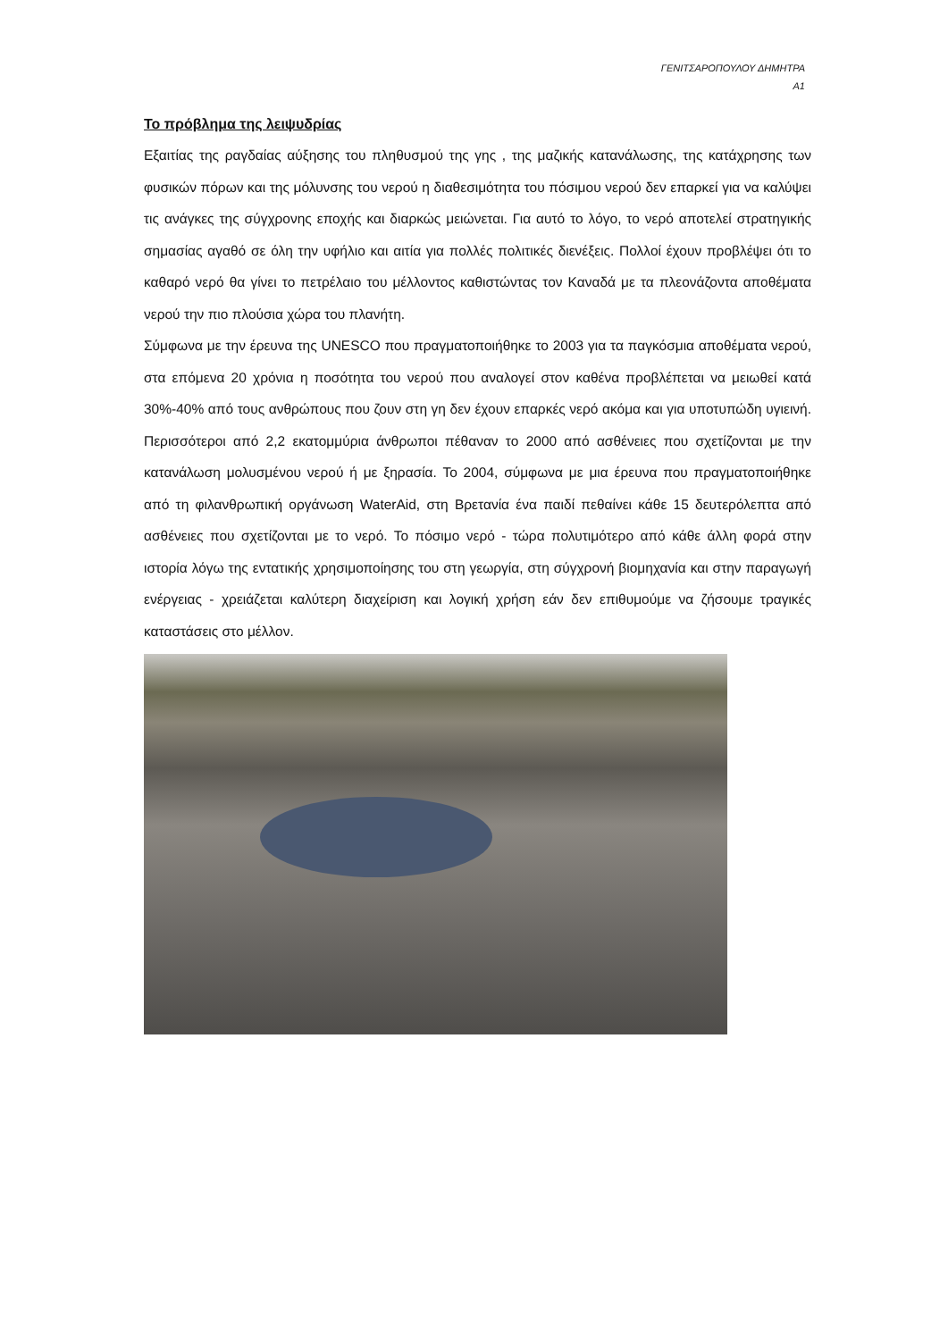ΓΕΝΙΤΣΑΡΟΠΟΥΛΟΥ ΔΗΜΗΤΡΑ
Α1
Το πρόβλημα της λειψυδρίας
Εξαιτίας της ραγδαίας αύξησης του πληθυσμού της γης , της μαζικής κατανάλωσης, της κατάχρησης των φυσικών πόρων και της μόλυνσης του νερού η διαθεσιμότητα του πόσιμου νερού δεν επαρκεί για να καλύψει τις ανάγκες της σύγχρονης εποχής και διαρκώς μειώνεται. Για αυτό το λόγο, το νερό αποτελεί στρατηγικής σημασίας αγαθό σε όλη την υφήλιο και αιτία για πολλές πολιτικές διενέξεις. Πολλοί έχουν προβλέψει ότι το καθαρό νερό θα γίνει το πετρέλαιο του μέλλοντος καθιστώντας τον Καναδά με τα πλεονάζοντα αποθέματα νερού την πιο πλούσια χώρα του πλανήτη.
Σύμφωνα με την έρευνα της UNESCO που πραγματοποιήθηκε το 2003 για τα παγκόσμια αποθέματα νερού, στα επόμενα 20 χρόνια η ποσότητα του νερού που αναλογεί στον καθένα προβλέπεται να μειωθεί κατά 30%-40% από τους ανθρώπους που ζουν στη γη δεν έχουν επαρκές νερό ακόμα και για υποτυπώδη υγιεινή. Περισσότεροι από 2,2 εκατομμύρια άνθρωποι πέθαναν το 2000 από ασθένειες που σχετίζονται με την κατανάλωση μολυσμένου νερού ή με ξηρασία. Το 2004, σύμφωνα με μια έρευνα που πραγματοποιήθηκε από τη φιλανθρωπική οργάνωση WaterAid, στη Βρετανία ένα παιδί πεθαίνει κάθε 15 δευτερόλεπτα από ασθένειες που σχετίζονται με το νερό. Το πόσιμο νερό - τώρα πολυτιμότερο από κάθε άλλη φορά στην ιστορία λόγω της εντατικής χρησιμοποίησης του στη γεωργία, στη σύγχρονή βιομηχανία και στην παραγωγή ενέργειας - χρειάζεται καλύτερη διαχείριση και λογική χρήση εάν δεν επιθυμούμε να ζήσουμε τραγικές καταστάσεις στο μέλλον.